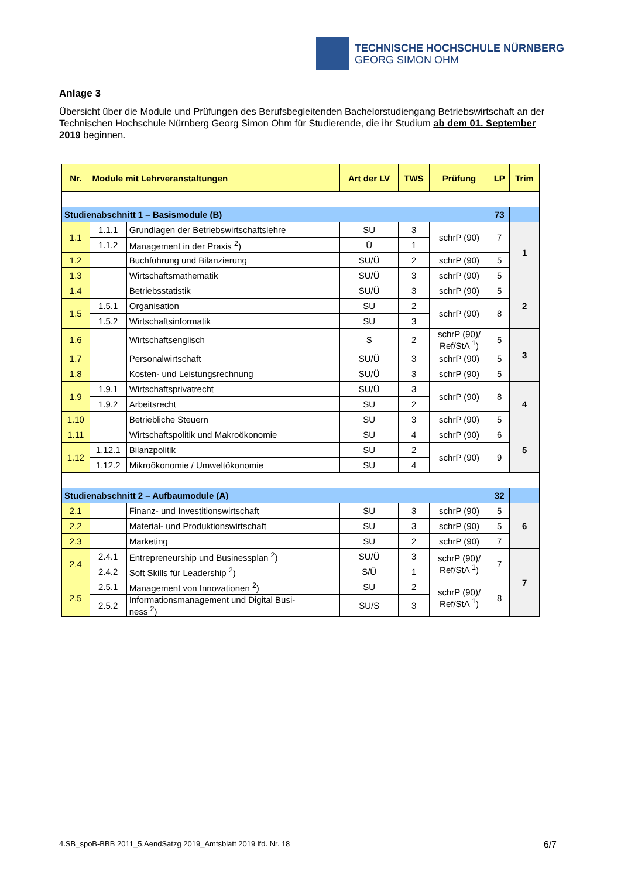TECHNISCHE HOCHSCHULE NÜRNBERG
GEORG SIMON OHM
Anlage 3
Übersicht über die Module und Prüfungen des Berufsbegleitenden Bachelorstudiengang Betriebswirtschaft an der Technischen Hochschule Nürnberg Georg Simon Ohm für Studierende, die ihr Studium ab dem 01. September 2019 beginnen.
| Nr. | Module mit Lehrveranstaltungen | | Art der LV | TWS | Prüfung | LP | Trim |
| --- | --- | --- | --- | --- | --- | --- | --- |
| Studienabschnitt 1 – Basismodule (B) | | | | | | 73 | |
| 1.1 | 1.1.1 | Grundlagen der Betriebswirtschaftslehre | SU | 3 | schrP (90) | 7 | 1 |
| | 1.1.2 | Management in der Praxis <sup>2</sup>) | Ü | 1 | | | |
| 1.2 | | Buchführung und Bilanzierung | SU/Ü | 2 | schrP (90) | 5 | |
| 1.3 | | Wirtschaftsmathematik | SU/Ü | 3 | schrP (90) | 5 | |
| 1.4 | | Betriebsstatistik | SU/Ü | 3 | schrP (90) | 5 | 2 |
| 1.5 | 1.5.1 | Organisation | SU | 2 | schrP (90) | 8 | |
| | 1.5.2 | Wirtschaftsinformatik | SU | 3 | | | |
| 1.6 | | Wirtschaftsenglisch | S | 2 | schrP (90)/ Ref/StA <sup>1</sup>) | 5 | 3 |
| 1.7 | | Personalwirtschaft | SU/Ü | 3 | schrP (90) | 5 | |
| 1.8 | | Kosten- und Leistungsrechnung | SU/Ü | 3 | schrP (90) | 5 | |
| 1.9 | 1.9.1 | Wirtschaftsprivatrecht | SU/Ü | 3 | schrP (90) | 8 | 4 |
| | 1.9.2 | Arbeitsrecht | SU | 2 | | | |
| 1.10 | | Betriebliche Steuern | SU | 3 | schrP (90) | 5 | |
| 1.11 | | Wirtschaftspolitik und Makroökonomie | SU | 4 | schrP (90) | 6 | 5 |
| 1.12 | 1.12.1 | Bilanzpolitik | SU | 2 | schrP (90) | 9 | |
| | 1.12.2 | Mikroökonomie / Umweltökonomie | SU | 4 | | | |
| Studienabschnitt 2 – Aufbaumodule (A) | | | | | | 32 | |
| 2.1 | | Finanz- und Investitionswirtschaft | SU | 3 | schrP (90) | 5 | 6 |
| 2.2 | | Material- und Produktionswirtschaft | SU | 3 | schrP (90) | 5 | |
| 2.3 | | Marketing | SU | 2 | schrP (90) | 7 | |
| 2.4 | 2.4.1 | Entrepreneurship und Businessplan <sup>2</sup>) | SU/Ü | 3 | schrP (90)/ Ref/StA <sup>1</sup>) | 7 | 7 |
| | 2.4.2 | Soft Skills für Leadership <sup>2</sup>) | S/Ü | 1 | | | |
| 2.5 | 2.5.1 | Management von Innovationen <sup>2</sup>) | SU | 2 | schrP (90)/ Ref/StA <sup>1</sup>) | 8 | |
| | 2.5.2 | Informationsmanagement und Digital Busi- ness <sup>2</sup>) | SU/S | 3 | | | |
4.SB_spoB-BBB 2011_5.AendSatzg 2019_Amtsblatt 2019 lfd. Nr. 18 6/7